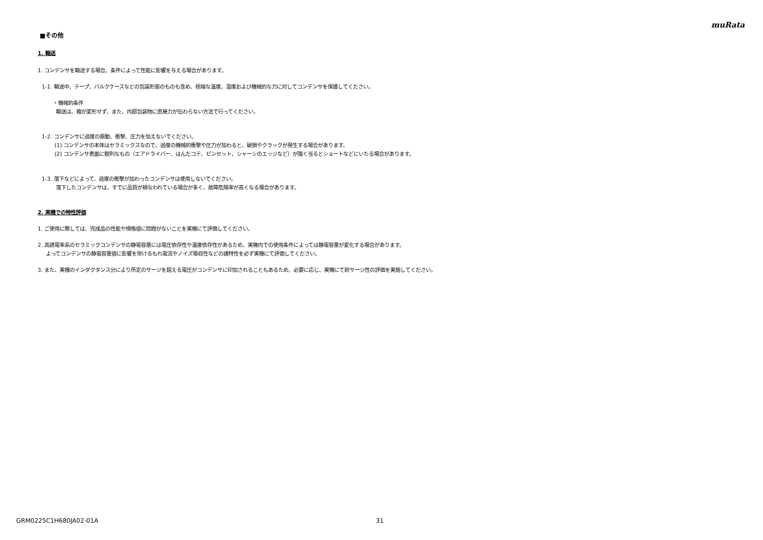muRata
■その他
1. 輸送
1. コンデンサを輸送する場合、条件によって性能に影響を与える場合があります。
1-1. 輸送中、テープ、バルクケースなどの包装形態のものも含め、極端な温度、湿度および機械的な力に対してコンデンサを保護してください。
・機械的条件
輸送は、箱が変形せず、また、内部包装物に直接力が伝わらない方法で行ってください。
1-2. コンデンサに過度の振動、衝撃、圧力を加えないでください。
(1) コンデンサの本体はセラミックスなので、過度の機械的衝撃や圧力が加わると、破損やクラックが発生する場合があります。
(2) コンデンサ表面に鋭利なもの（エアドライバー、はんだコテ、ピンセット、シャーシのエッジなど）が強く当るとショートなどにいたる場合があります。
1-3. 落下などによって、過度の衝撃が加わったコンデンサは使用しないでください。
落下したコンデンサは、すでに品質が損なわれている場合が多く、故障危険率が高くなる場合があります。
2. 実機での特性評価
1. ご使用に際しては、完成品の性能や規格値に問題がないことを実機にて評価してください。
2. 高誘電率系のセラミックコンデンサの静電容量には電圧依存性や温度依存性があるため、実機内での使用条件によっては静電容量が変化する場合があります。
よってコンデンサの静電容量値に影響を受けるもれ電流やノイズ吸収性などの諸特性を必ず実機にて評価してください。
3. また、実機のインダクタンス分により所定のサージを超える電圧がコンデンサに印加されることもあるため、必要に応じ、実機にて耐サージ性の評価を実施してください。
GRM0225C1H680JA02-01A 31